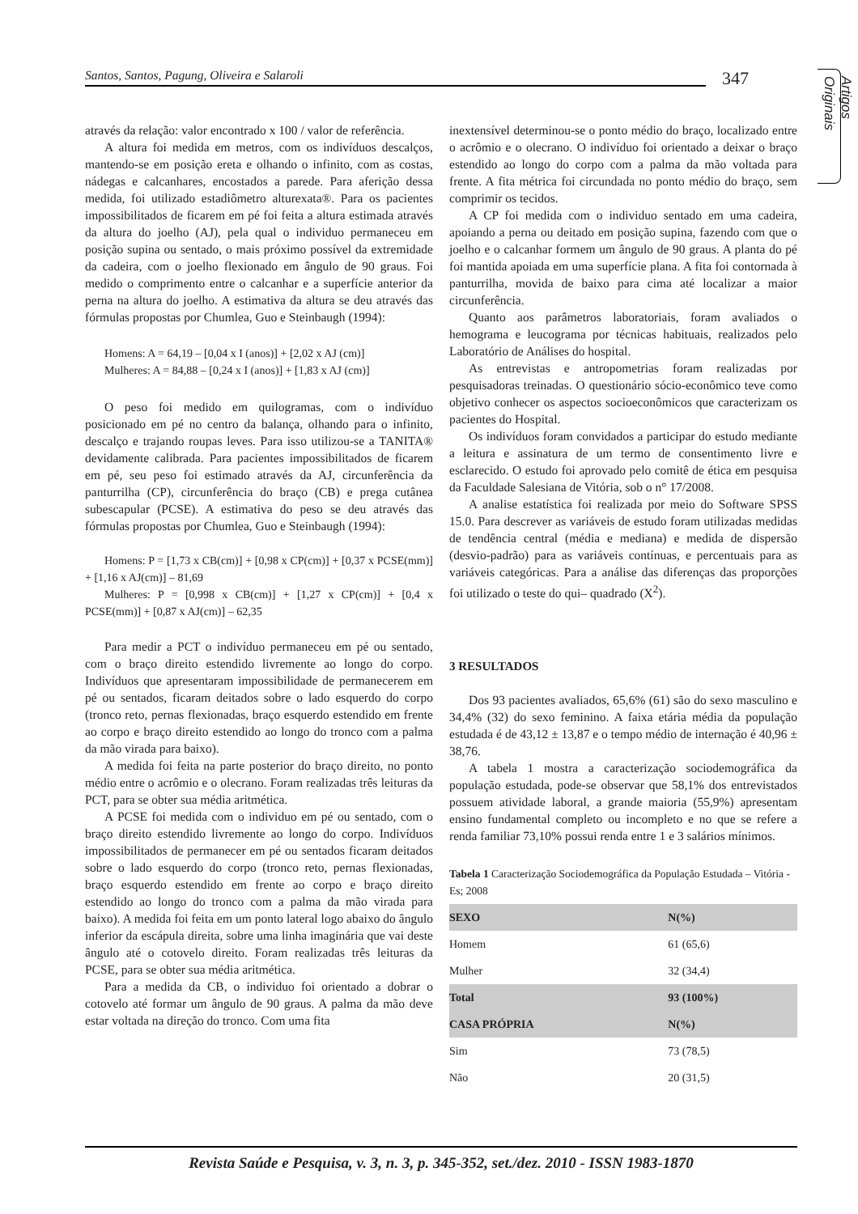Santos, Santos, Pagung, Oliveira e Salaroli
347
Artigos Originais
através da relação: valor encontrado x 100 / valor de referência.
A altura foi medida em metros, com os indivíduos descalços, mantendo-se em posição ereta e olhando o infinito, com as costas, nádegas e calcanhares, encostados a parede. Para aferição dessa medida, foi utilizado estadiômetro alturexata®. Para os pacientes impossibilitados de ficarem em pé foi feita a altura estimada através da altura do joelho (AJ), pela qual o individuo permaneceu em posição supina ou sentado, o mais próximo possível da extremidade da cadeira, com o joelho flexionado em ângulo de 90 graus. Foi medido o comprimento entre o calcanhar e a superfície anterior da perna na altura do joelho. A estimativa da altura se deu através das fórmulas propostas por Chumlea, Guo e Steinbaugh (1994):
Homens: A = 64,19 – [0,04 x I (anos)] + [2,02 x AJ (cm)]
Mulheres: A = 84,88 – [0,24 x I (anos)] + [1,83 x AJ (cm)]
O peso foi medido em quilogramas, com o indivíduo posicionado em pé no centro da balança, olhando para o infinito, descalço e trajando roupas leves. Para isso utilizou-se a TANITA® devidamente calibrada. Para pacientes impossibilitados de ficarem em pé, seu peso foi estimado através da AJ, circunferência da panturrilha (CP), circunferência do braço (CB) e prega cutânea subescapular (PCSE). A estimativa do peso se deu através das fórmulas propostas por Chumlea, Guo e Steinbaugh (1994):
Homens: P = [1,73 x CB(cm)] + [0,98 x CP(cm)] + [0,37 x PCSE(mm)] + [1,16 x AJ(cm)] – 81,69
Mulheres: P = [0,998 x CB(cm)] + [1,27 x CP(cm)] + [0,4 x PCSE(mm)] + [0,87 x AJ(cm)] – 62,35
Para medir a PCT o indivíduo permaneceu em pé ou sentado, com o braço direito estendido livremente ao longo do corpo. Indivíduos que apresentaram impossibilidade de permanecerem em pé ou sentados, ficaram deitados sobre o lado esquerdo do corpo (tronco reto, pernas flexionadas, braço esquerdo estendido em frente ao corpo e braço direito estendido ao longo do tronco com a palma da mão virada para baixo).
A medida foi feita na parte posterior do braço direito, no ponto médio entre o acrômio e o olecrano. Foram realizadas três leituras da PCT, para se obter sua média aritmética.
A PCSE foi medida com o individuo em pé ou sentado, com o braço direito estendido livremente ao longo do corpo. Indivíduos impossibilitados de permanecer em pé ou sentados ficaram deitados sobre o lado esquerdo do corpo (tronco reto, pernas flexionadas, braço esquerdo estendido em frente ao corpo e braço direito estendido ao longo do tronco com a palma da mão virada para baixo). A medida foi feita em um ponto lateral logo abaixo do ângulo inferior da escápula direita, sobre uma linha imaginária que vai deste ângulo até o cotovelo direito. Foram realizadas três leituras da PCSE, para se obter sua média aritmética.
Para a medida da CB, o individuo foi orientado a dobrar o cotovelo até formar um ângulo de 90 graus. A palma da mão deve estar voltada na direção do tronco. Com uma fita
inextensível determinou-se o ponto médio do braço, localizado entre o acrômio e o olecrano. O indivíduo foi orientado a deixar o braço estendido ao longo do corpo com a palma da mão voltada para frente. A fita métrica foi circundada no ponto médio do braço, sem comprimir os tecidos.
A CP foi medida com o individuo sentado em uma cadeira, apoiando a perna ou deitado em posição supina, fazendo com que o joelho e o calcanhar formem um ângulo de 90 graus. A planta do pé foi mantida apoiada em uma superfície plana. A fita foi contornada à panturrilha, movida de baixo para cima até localizar a maior circunferência.
Quanto aos parâmetros laboratoriais, foram avaliados o hemograma e leucograma por técnicas habituais, realizados pelo Laboratório de Análises do hospital.
As entrevistas e antropometrias foram realizadas por pesquisadoras treinadas. O questionário sócio-econômico teve como objetivo conhecer os aspectos socioeconômicos que caracterizam os pacientes do Hospital.
Os indivíduos foram convidados a participar do estudo mediante a leitura e assinatura de um termo de consentimento livre e esclarecido. O estudo foi aprovado pelo comitê de ética em pesquisa da Faculdade Salesiana de Vitória, sob o n° 17/2008.
A analise estatística foi realizada por meio do Software SPSS 15.0. Para descrever as variáveis de estudo foram utilizadas medidas de tendência central (média e mediana) e medida de dispersão (desvio-padrão) para as variáveis contínuas, e percentuais para as variáveis categóricas. Para a análise das diferenças das proporções foi utilizado o teste do qui– quadrado (X<sup>2</sup>).
3 RESULTADOS
Dos 93 pacientes avaliados, 65,6% (61) são do sexo masculino e 34,4% (32) do sexo feminino. A faixa etária média da população estudada é de 43,12 ± 13,87 e o tempo médio de internação é 40,96 ± 38,76.
A tabela 1 mostra a caracterização sociodemográfica da população estudada, pode-se observar que 58,1% dos entrevistados possuem atividade laboral, a grande maioria (55,9%) apresentam ensino fundamental completo ou incompleto e no que se refere a renda familiar 73,10% possui renda entre 1 e 3 salários mínimos.
Tabela 1 Caracterização Sociodemográfica da População Estudada – Vitória - Es; 2008
| SEXO | N(%) |
| Homem | 61 (65,6) |
| Mulher | 32 (34,4) |
| Total | 93 (100%) |
| CASA PRÓPRIA | N(%) |
| Sim | 73 (78,5) |
| Não | 20 (31,5) |
Revista Saúde e Pesquisa, v. 3, n. 3, p. 345-352, set./dez. 2010 - ISSN 1983-1870